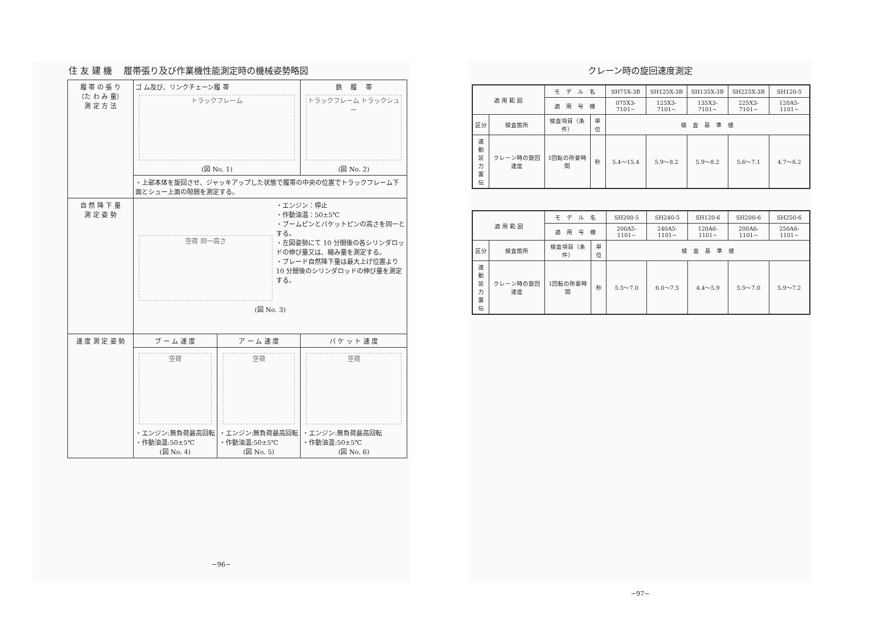住 友 建 機　 履帯張り及び作業機性能測定時の機械姿勢略図
| 履 帯 の 張 り （た わ み 量） 測 定 方 法 | ゴ ム及び、リンクチェーン履 帯 トラックフレーム (図 No. 1) | | 鉄 履 帯 トラックフレーム トラックシュー (図 No. 2) |
| | ・上部本体を旋回させ、ジャッキアップした状態で履帯の中央の位置でトラックフレーム下面とシュー上面の隙間を測定する。 | | |
| 自 然 降 下 量 測 定 姿 勢 | 空荷 同一高さ ・エンジン：停止 ・作動油温：50±5℃ ・ブームピンとバケットピンの高さを同一とする。 ・左図姿勢にて 10 分間後の各シリンダロッドの伸び量又は、縮み量を測定する。 ・ブレード自然降下量は最大上げ位置より 10 分間後のシリンダロッドの伸び量を測定する。 (図 No. 3) | | |
| 速 度 測 定 姿 勢 | ブ ー ム 速 度 | ア ー ム 速 度 | バ ケ ッ ト 速 度 |
| | 空荷 ・エンジン:無負荷最高回転 ・作動油温:50±5℃ (図 No. 4) | 空荷 ・エンジン:無負荷最高回転 ・作動油温:50±5℃ (図 No. 5) | 空荷 ・エンジン:無負荷最高回転 ・作動油温:50±5℃ (図 No. 6) |
−96−
クレーン時の旋回速度測定
| 適 用 範 囲 | | モ デ ル 名 | | SH75X-3B | SH125X-3B | SH135X-3B | SH225X-3B | SH120-5 |
| | | 適 用 号 機 | | 075X3-7101~ | 125X3-7101~ | 135X3-7101~ | 225X3-7101~ | 120A5-1101~ |
| 区分 | 検査箇所 | 検査項目（条件） | 単位 | 検 査 基 準 値 | | | | |
| 速 動 装 力 置 伝 | クレーン時の旋回速度 | 1回転の所要時間 | 秒 | 5.4～15.4 | 5.9～8.2 | 5.9～8.2 | 5.6～7.1 | 4.7～6.2 |
| 適 用 範 囲 | | モ デ ル 名 | | SH200-5 | SH240-5 | SH120-6 | SH200-6 | SH250-6 |
| | | 適 用 号 機 | | 200A5-1101~ | 240A5-1101~ | 120A6-1101~ | 200A6-1101~ | 250A6-1101~ |
| 区分 | 検査箇所 | 検査項目（条件） | 単位 | 検 査 基 準 値 | | | | |
| 速 動 装 力 置 伝 | クレーン時の旋回速度 | 1回転の所要時間 | 秒 | 5.5～7.0 | 6.0～7.5 | 4.4～5.9 | 5.5～7.0 | 5.9～7.2 |
−97−